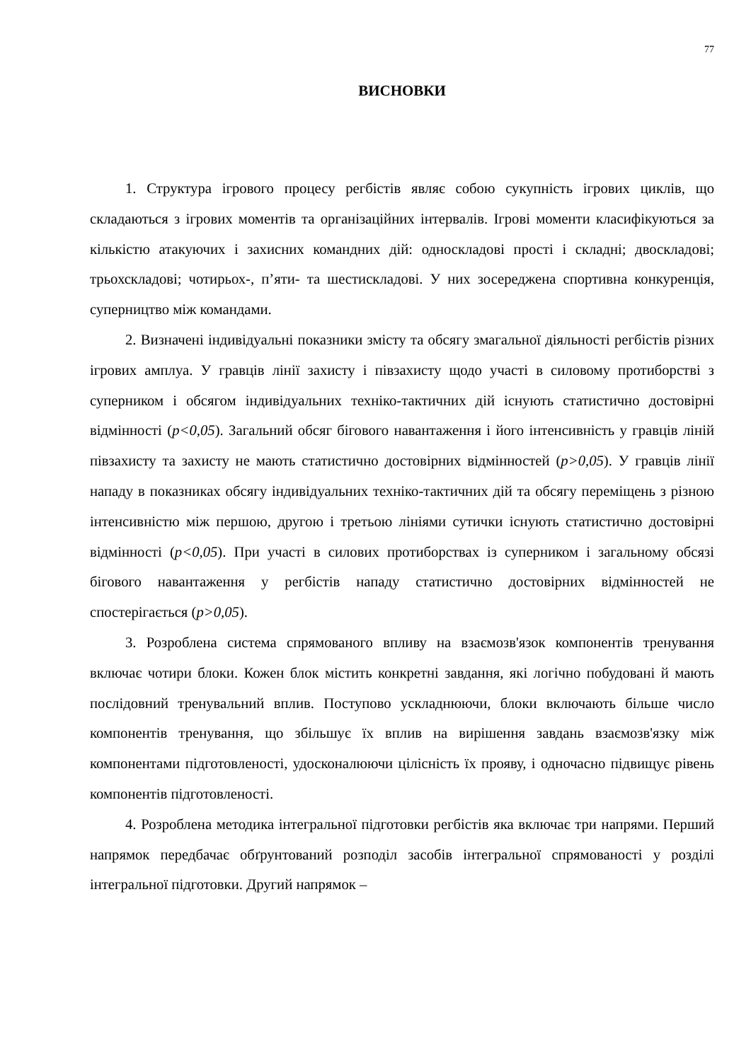77
ВИСНОВКИ
1. Структура ігрового процесу регбістів являє собою сукупність ігрових циклів, що складаються з ігрових моментів та організаційних інтервалів. Ігрові моменти класифікуються за кількістю атакуючих і захисних командних дій: односкладові прості і складні; двоскладові; трьохскладові; чотирьох-, п’яти- та шестискладові. У них зосереджена спортивна конкуренція, суперництво між командами.
2. Визначені індивідуальні показники змісту та обсягу змагальної діяльності регбістів різних ігрових амплуа. У гравців лінії захисту і півзахисту щодо участі в силовому протиборстві з суперником і обсягом індивідуальних техніко-тактичних дій існують статистично достовірні відмінності (p<0,05). Загальний обсяг бігового навантаження і його інтенсивність у гравців ліній півзахисту та захисту не мають статистично достовірних відмінностей (p>0,05). У гравців лінії нападу в показниках обсягу індивідуальних техніко-тактичних дій та обсягу переміщень з різною інтенсивністю між першою, другою і третьою лініями сутички існують статистично достовірні відмінності (p<0,05). При участі в силових протиборствах із суперником і загальному обсязі бігового навантаження у регбістів нападу статистично достовірних відмінностей не спостерігається (p>0,05).
3. Розроблена система спрямованого впливу на взаємозв'язок компонентів тренування включає чотири блоки. Кожен блок містить конкретні завдання, які логічно побудовані й мають послідовний тренувальний вплив. Поступово ускладнюючи, блоки включають більше число компонентів тренування, що збільшує їх вплив на вирішення завдань взаємозв'язку між компонентами підготовленості, удосконалюючи цілісність їх прояву, і одночасно підвищує рівень компонентів підготовленості.
4. Розроблена методика інтегральної підготовки регбістів яка включає три напрями. Перший напрямок передбачає обґрунтований розподіл засобів інтегральної спрямованості у розділі інтегральної підготовки. Другий напрямок –